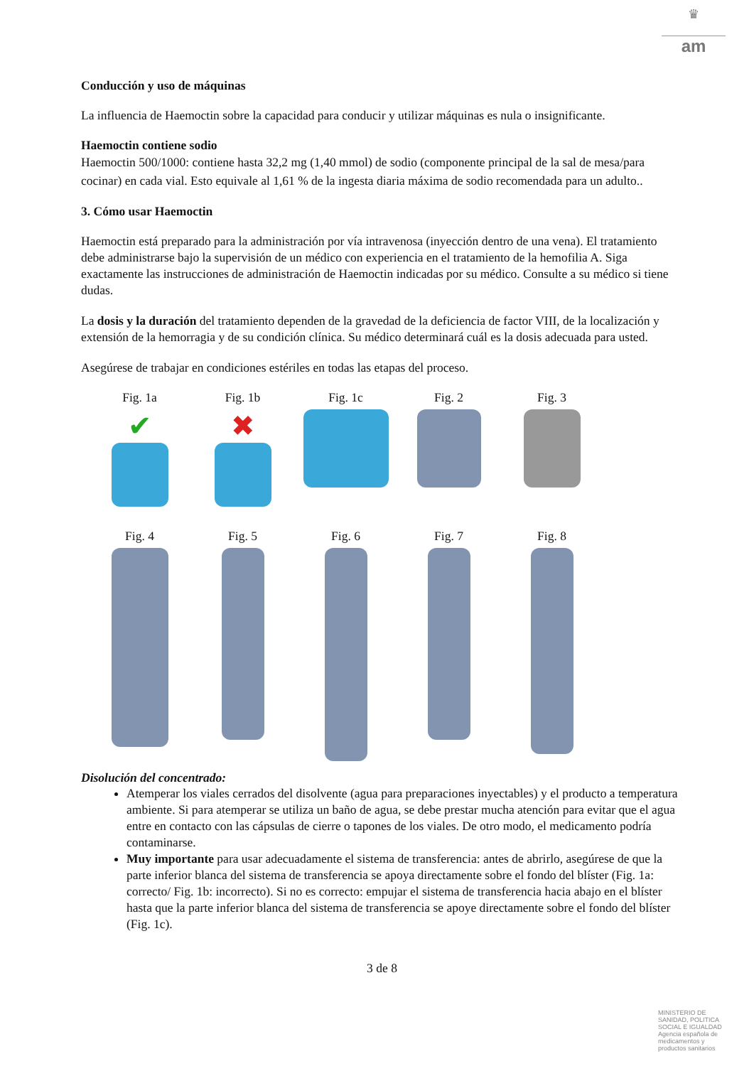♛
am
Conducción y uso de máquinas
La influencia de Haemoctin sobre la capacidad para conducir y utilizar máquinas es nula o insignificante.
Haemoctin contiene sodio
Haemoctin 500/1000: contiene hasta 32,2 mg (1,40 mmol) de sodio (componente principal de la sal de mesa/para cocinar) en cada vial. Esto equivale al 1,61 % de la ingesta diaria máxima de sodio recomendada para un adulto..
3. Cómo usar Haemoctin
Haemoctin está preparado para la administración por vía intravenosa (inyección dentro de una vena). El tratamiento debe administrarse bajo la supervisión de un médico con experiencia en el tratamiento de la hemofilia A. Siga exactamente las instrucciones de administración de Haemoctin indicadas por su médico. Consulte a su médico si tiene dudas.
La dosis y la duración del tratamiento dependen de la gravedad de la deficiencia de factor VIII, de la localización y extensión de la hemorragia y de su condición clínica. Su médico determinará cuál es la dosis adecuada para usted.
Asegúrese de trabajar en condiciones estériles en todas las etapas del proceso.
Fig. 1a
✔
Fig. 1b
✖
Fig. 1c
Fig. 2
Fig. 3
Fig. 4
Fig. 5
Fig. 6
Fig. 7
Fig. 8
Disolución del concentrado:
Atemperar los viales cerrados del disolvente (agua para preparaciones inyectables) y el producto a temperatura ambiente. Si para atemperar se utiliza un baño de agua, se debe prestar mucha atención para evitar que el agua entre en contacto con las cápsulas de cierre o tapones de los viales. De otro modo, el medicamento podría contaminarse.
Muy importante para usar adecuadamente el sistema de transferencia: antes de abrirlo, asegúrese de que la parte inferior blanca del sistema de transferencia se apoya directamente sobre el fondo del blíster (Fig. 1a: correcto/ Fig. 1b: incorrecto). Si no es correcto: empujar el sistema de transferencia hacia abajo en el blíster hasta que la parte inferior blanca del sistema de transferencia se apoye directamente sobre el fondo del blíster (Fig. 1c).
3 de 8
MINISTERIO DE SANIDAD, POLITICA SOCIAL E IGUALDAD
Agencia española de medicamentos y productos sanitarios